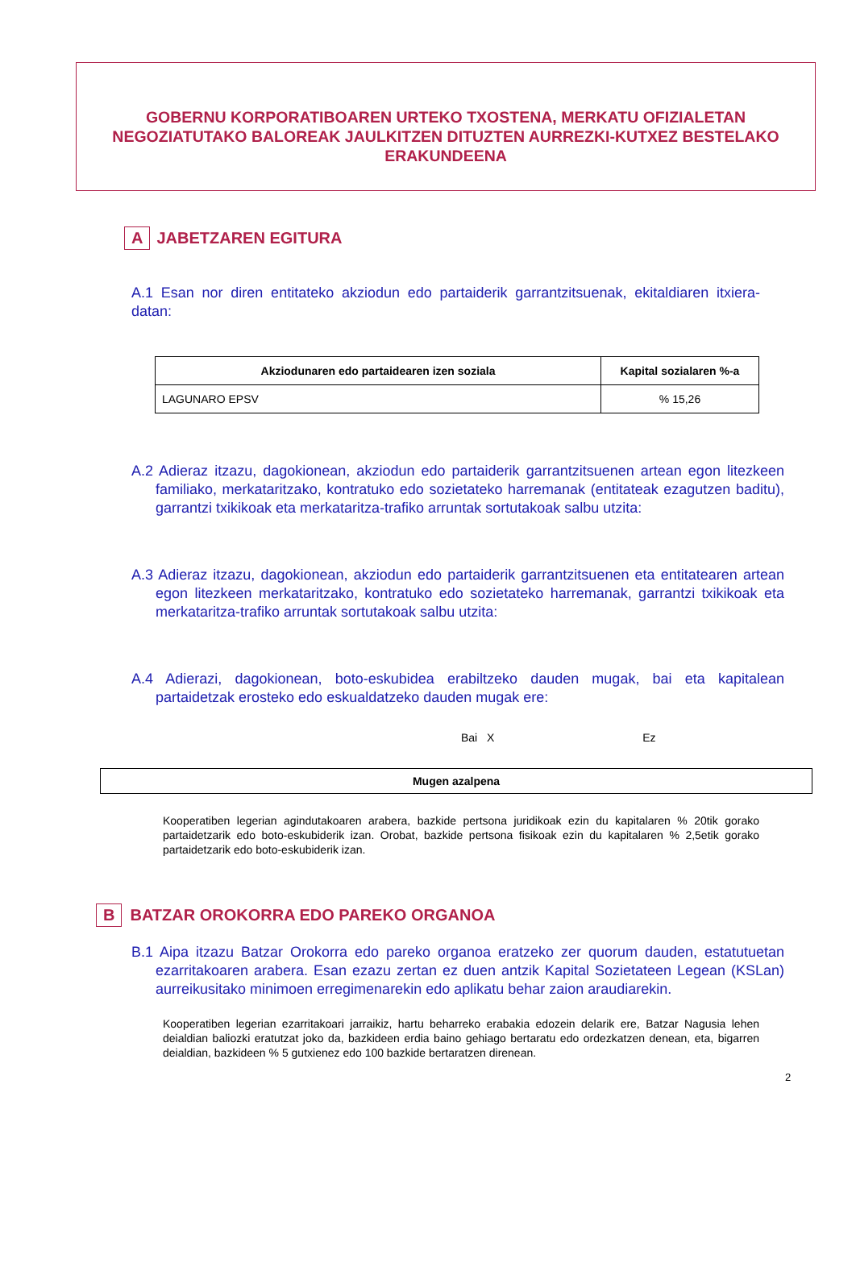GOBERNU KORPORATIBOAREN URTEKO TXOSTENA, MERKATU OFIZIALETAN NEGOZIATUTAKO BALOREAK JAULKITZEN DITUZTEN AURREZKI-KUTXEZ BESTELAKO ERAKUNDEENA
A JABETZAREN EGITURA
A.1 Esan nor diren entitateko akziodun edo partaiderik garrantzitsuenak, ekitaldiaren itxiera-datan:
| Akziodunaren edo partaidearen izen soziala | Kapital sozialaren %-a |
| --- | --- |
| LAGUNARO EPSV | % 15,26 |
A.2 Adieraz itzazu, dagokionean, akziodun edo partaiderik garrantzitsuenen artean egon litezkeen familiako, merkataritzako, kontratuko edo sozietateko harremanak (entitateak ezagutzen baditu), garrantzi txikikoak eta merkataritza-trafiko arruntak sortutakoak salbu utzita:
A.3 Adieraz itzazu, dagokionean, akziodun edo partaiderik garrantzitsuenen eta entitatearen artean egon litezkeen merkataritzako, kontratuko edo sozietateko harremanak, garrantzi txikikoak eta merkataritza-trafiko arruntak sortutakoak salbu utzita:
A.4 Adierazi, dagokionean, boto-eskubidea erabiltzeko dauden mugak, bai eta kapitalean partaidetzak erosteko edo eskualdatzeko dauden mugak ere:
Bai X Ez
| Mugen azalpena |
| --- |
Kooperatiben legerian agindutakoaren arabera, bazkide pertsona juridikoak ezin du kapitalaren % 20tik gorako partaidetzarik edo boto-eskubiderik izan. Orobat, bazkide pertsona fisikoak ezin du kapitalaren % 2,5etik gorako partaidetzarik edo boto-eskubiderik izan.
B BATZAR OROKORRA EDO PAREKO ORGANOA
B.1 Aipa itzazu Batzar Orokorra edo pareko organoa eratzeko zer quorum dauden, estatutuetan ezarritakoaren arabera. Esan ezazu zertan ez duen antzik Kapital Sozietateen Legean (KSLan) aurreikusitako minimoen erregimenarekin edo aplikatu behar zaion araudiarekin.
Kooperatiben legerian ezarritakoari jarraikiz, hartu beharreko erabakia edozein delarik ere, Batzar Nagusia lehen deialdian baliozki eratutzat joko da, bazkideen erdia baino gehiago bertaratu edo ordezkatzen denean, eta, bigarren deialdian, bazkideen % 5 gutxienez edo 100 bazkide bertaratzen direnean.
2